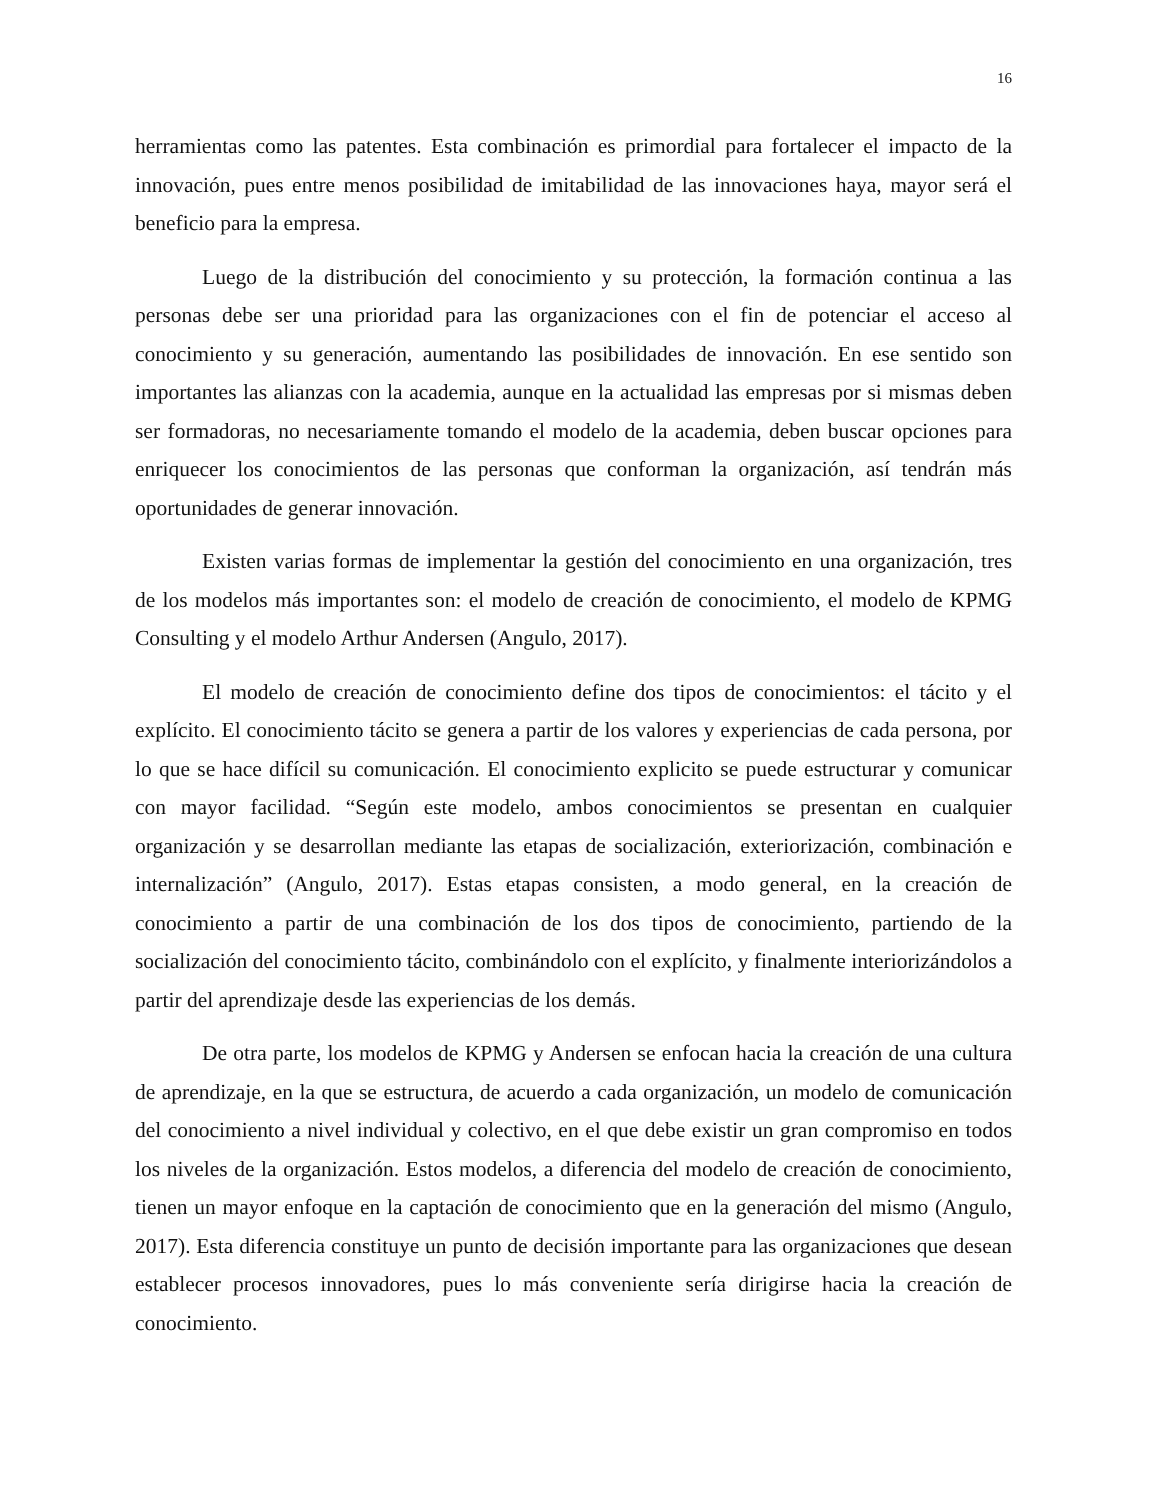16
herramientas como las patentes. Esta combinación es primordial para fortalecer el impacto de la innovación, pues entre menos posibilidad de imitabilidad de las innovaciones haya, mayor será el beneficio para la empresa.
Luego de la distribución del conocimiento y su protección, la formación continua a las personas debe ser una prioridad para las organizaciones con el fin de potenciar el acceso al conocimiento y su generación, aumentando las posibilidades de innovación. En ese sentido son importantes las alianzas con la academia, aunque en la actualidad las empresas por si mismas deben ser formadoras, no necesariamente tomando el modelo de la academia, deben buscar opciones para enriquecer los conocimientos de las personas que conforman la organización, así tendrán más oportunidades de generar innovación.
Existen varias formas de implementar la gestión del conocimiento en una organización, tres de los modelos más importantes son: el modelo de creación de conocimiento, el modelo de KPMG Consulting y el modelo Arthur Andersen (Angulo, 2017).
El modelo de creación de conocimiento define dos tipos de conocimientos: el tácito y el explícito. El conocimiento tácito se genera a partir de los valores y experiencias de cada persona, por lo que se hace difícil su comunicación. El conocimiento explicito se puede estructurar y comunicar con mayor facilidad. “Según este modelo, ambos conocimientos se presentan en cualquier organización y se desarrollan mediante las etapas de socialización, exteriorización, combinación e internalización” (Angulo, 2017). Estas etapas consisten, a modo general, en la creación de conocimiento a partir de una combinación de los dos tipos de conocimiento, partiendo de la socialización del conocimiento tácito, combinándolo con el explícito, y finalmente interiorizándolos a partir del aprendizaje desde las experiencias de los demás.
De otra parte, los modelos de KPMG y Andersen se enfocan hacia la creación de una cultura de aprendizaje, en la que se estructura, de acuerdo a cada organización, un modelo de comunicación del conocimiento a nivel individual y colectivo, en el que debe existir un gran compromiso en todos los niveles de la organización. Estos modelos, a diferencia del modelo de creación de conocimiento, tienen un mayor enfoque en la captación de conocimiento que en la generación del mismo (Angulo, 2017). Esta diferencia constituye un punto de decisión importante para las organizaciones que desean establecer procesos innovadores, pues lo más conveniente sería dirigirse hacia la creación de conocimiento.